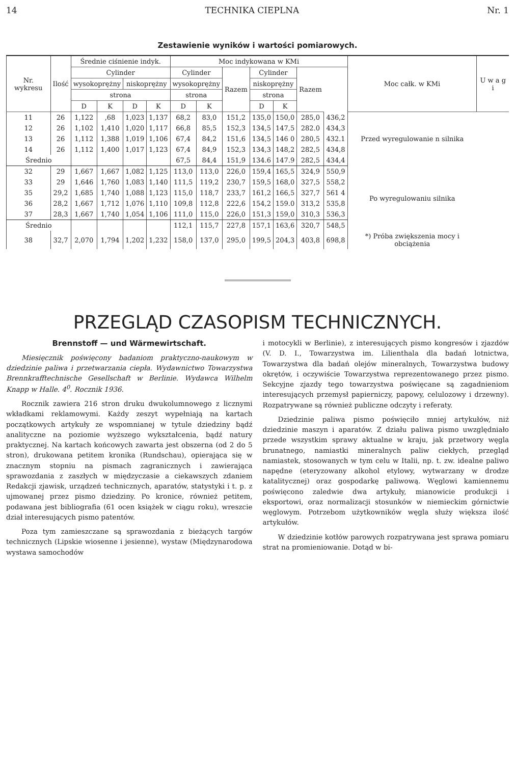14 TECHNIKA CIEPLNA Nr. 1
Zestawienie wyników i wartości pomiarowych.
| Nr. wykresu | Ilość | Średnie ciśnienie indyk. | | | | Moc indykowana w KMi | | | | | | | Moc całk. w KMi | U w a g i |
| --- | --- | --- | --- | --- | --- | --- | --- | --- | --- | --- | --- | --- | --- | --- |
| | | Cylinder | | | | Cylinder | | Razem | Cylinder | | Razem | | | |
| | | wysokoprężny | | niskoprężny | | wysokoprężny | | | niskoprężny | | | | | |
| | | strona | | | | strona | | | strona | | | | | |
| | | D | K | D | K | D | K | | D | K | | | | |
| 11 | 26 | 1,122 | ,68 | 1,023 | 1,137 | 68,2 | 83,0 | 151,2 | 135,0 | 150,0 | 285,0 | 436,2 | Przed wyregulowanie n silnika | |
| 12 | 26 | 1,102 | 1,410 | 1,020 | 1,117 | 66,8 | 85,5 | 152,3 | 134,5 | 147,5 | 282.0 | 434,3 | | |
| 13 | 26 | 1,112 | 1,388 | 1,019 | 1,106 | 67,4 | 84,2 | 151,6 | 134,5 | 146 0 | 280,5 | 432.1 | | |
| 14 | 26 | 1,112 | 1,400 | 1,017 | 1,123 | 67,4 | 84,9 | 152,3 | 134,3 | 148,2 | 282,5 | 434,8 | | |
| Średnio | | | | | | 67,5 | 84,4 | 151,9 | 134.6 | 147.9 | 282,5 | 434,4 | | |
| 32 | 29 | 1,667 | 1,667 | 1,082 | 1,125 | 113,0 | 113,0 | 226,0 | 159,4 | 165,5 | 324,9 | 550,9 | Po wyregulowaniu silnika | |
| 33 | 29 | 1,646 | 1,760 | 1,083 | 1,140 | 111,5 | 119,2 | 230,7 | 159,5 | 168,0 | 327,5 | 558,2 | | |
| 35 | 29,2 | 1,685 | 1,740 | 1,088 | 1,123 | 115,0 | 118,7 | 233,7 | 161,2 | 166,5 | 327,7 | 561 4 | | |
| 36 | 28,2 | 1,667 | 1,712 | 1,076 | 1,110 | 109,8 | 112,8 | 222,6 | 154,2 | 159.0 | 313,2 | 535,8 | | |
| 37 | 28,3 | 1,667 | 1,740 | 1,054 | 1,106 | 111,0 | 115,0 | 226,0 | 151,3 | 159,0 | 310,3 | 536,3 | | |
| Średnio | | | | | | 112,1 | 115,7 | 227,8 | 157,1 | 163,6 | 320,7 | 548,5 | | |
| 38 | 32,7 | 2,070 | 1,794 | 1,202 | 1,232 | 158,0 | 137,0 | 295,0 | 199,5 | 204,3 | 403,8 | 698,8 | *) Próba zwiększenia mocy i obciążenia | |
PRZEGLĄD CZASOPISM TECHNICZNYCH.
Brennstoff — und Wärmewirtschaft.
Miesięcznik poświęcony badaniom praktyczno-naukowym w dziedzinie paliwa i przetwarzania ciepła. Wydawnictwo Towarzystwa Brennkrafftechnische Gesellschaft w Berlinie. Wydawca Wilhelm Knapp w Halle. 4<sup>0</sup>. Rocznik 1936.
Rocznik zawiera 216 stron druku dwukolumnowego z licznymi wkładkami reklamowymi. Każdy zeszyt wypełniają na kartach początkowych artykuły ze wspomnianej w tytule dziedziny bądź analityczne na poziomie wyższego wykształcenia, bądź natury praktycznej. Na kartach końcowych zawarta jest obszerna (od 2 do 5 stron), drukowana petitem kronika (Rundschau), opierająca się w znacznym stopniu na pismach zagranicznych i zawierająca sprawozdania z zaszłych w międzyczasie a ciekawszych zdaniem Redakcji zjawisk, urządzeń technicznych, aparatów, statystyki i t. p. z ujmowanej przez pismo dziedziny. Po kronice, również petitem, podawana jest bibliografia (61 ocen książek w ciągu roku), wreszcie dział interesujących pismo patentów.
Poza tym zamieszczane są sprawozdania z bieżących targów technicznych (Lipskie wiosenne i jesienne), wystaw (Międzynarodowa wystawa samochodów
i motocykli w Berlinie), z interesujących pismo kongresów i zjazdów (V. D. I., Towarzystwa im. Lilienthala dla badań lotnictwa, Towarzystwa dla badań olejów mineralnych, Towarzystwa budowy okrętów, i oczywiście Towarzystwa reprezentowanego przez pismo. Sekcyjne zjazdy tego towarzystwa poświęcane są zagadnieniom interesujących przemysł papierniczy, papowy, celulozowy i drzewny). Rozpatrywane są również publiczne odczyty i referaty.
Dziedzinie paliwa pismo poświęciło mniej artykułów, niż dziedzinie maszyn i aparatów. Z działu paliwa pismo uwzględniało przede wszystkim sprawy aktualne w kraju, jak przetwory węgla brunatnego, namiastki mineralnych paliw ciekłych, przegląd namiastek, stosowanych w tym celu w Italii, np. t. zw. idealne paliwo napędne (eteryzowany alkohol etylowy, wytwarzany w drodze katalitycznej) oraz gospodarkę paliwową. Węglowi kamiennemu poświęcono zaledwie dwa artykuły, mianowicie produkcji i eksportowi, oraz normalizacji stosunków w niemieckim górnictwie węglowym. Potrzebom użytkowników węgla służy większa ilość artykułów.
W dziedzinie kotłów parowych rozpatrywana jest sprawa pomiaru strat na promieniowanie. Dotąd w bi-